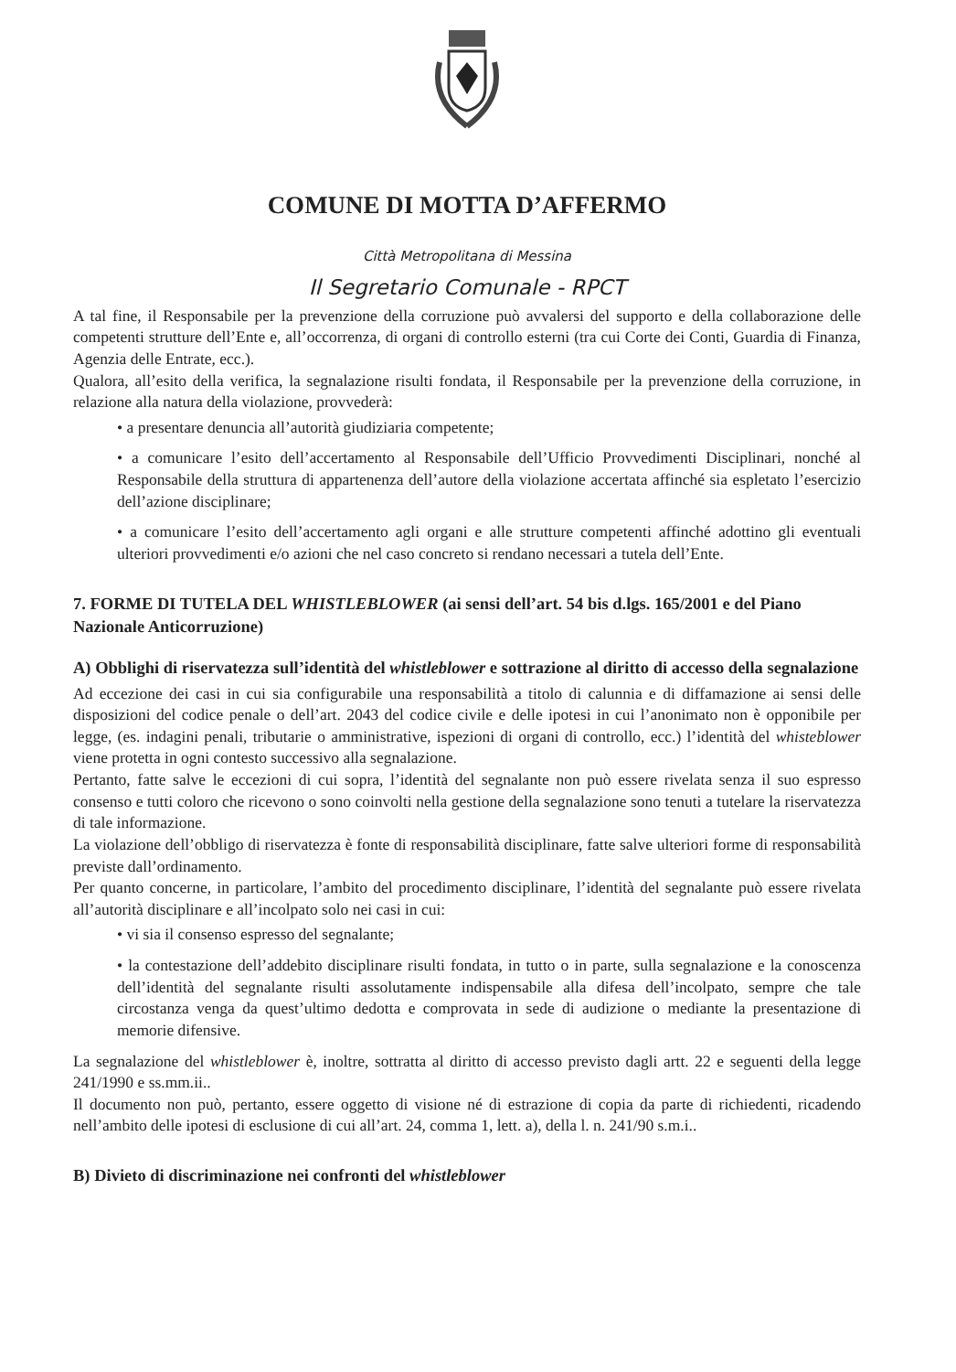COMUNE DI MOTTA D’AFFERMO
Città Metropolitana di Messina
Il Segretario Comunale - RPCT
A tal fine, il Responsabile per la prevenzione della corruzione può avvalersi del supporto e della collaborazione delle competenti strutture dell’Ente e, all’occorrenza, di organi di controllo esterni (tra cui Corte dei Conti, Guardia di Finanza, Agenzia delle Entrate, ecc.).
Qualora, all’esito della verifica, la segnalazione risulti fondata, il Responsabile per la prevenzione della corruzione, in relazione alla natura della violazione, provvederà:
• a presentare denuncia all’autorità giudiziaria competente;
• a comunicare l’esito dell’accertamento al Responsabile dell’Ufficio Provvedimenti Disciplinari, nonché al Responsabile della struttura di appartenenza dell’autore della violazione accertata affinché sia espletato l’esercizio dell’azione disciplinare;
• a comunicare l’esito dell’accertamento agli organi e alle strutture competenti affinché adottino gli eventuali ulteriori provvedimenti e/o azioni che nel caso concreto si rendano necessari a tutela dell’Ente.
7. FORME DI TUTELA DEL WHISTLEBLOWER (ai sensi dell’art. 54 bis d.lgs. 165/2001 e del Piano Nazionale Anticorruzione)
A) Obblighi di riservatezza sull’identità del whistleblower e sottrazione al diritto di accesso della segnalazione
Ad eccezione dei casi in cui sia configurabile una responsabilità a titolo di calunnia e di diffamazione ai sensi delle disposizioni del codice penale o dell’art. 2043 del codice civile e delle ipotesi in cui l’anonimato non è opponibile per legge, (es. indagini penali, tributarie o amministrative, ispezioni di organi di controllo, ecc.) l’identità del whisteblower viene protetta in ogni contesto successivo alla segnalazione.
Pertanto, fatte salve le eccezioni di cui sopra, l’identità del segnalante non può essere rivelata senza il suo espresso consenso e tutti coloro che ricevono o sono coinvolti nella gestione della segnalazione sono tenuti a tutelare la riservatezza di tale informazione.
La violazione dell’obbligo di riservatezza è fonte di responsabilità disciplinare, fatte salve ulteriori forme di responsabilità previste dall’ordinamento.
Per quanto concerne, in particolare, l’ambito del procedimento disciplinare, l’identità del segnalante può essere rivelata all’autorità disciplinare e all’incolpato solo nei casi in cui:
• vi sia il consenso espresso del segnalante;
• la contestazione dell’addebito disciplinare risulti fondata, in tutto o in parte, sulla segnalazione e la conoscenza dell’identità del segnalante risulti assolutamente indispensabile alla difesa dell’incolpato, sempre che tale circostanza venga da quest’ultimo dedotta e comprovata in sede di audizione o mediante la presentazione di memorie difensive.
La segnalazione del whistleblower è, inoltre, sottratta al diritto di accesso previsto dagli artt. 22 e seguenti della legge 241/1990 e ss.mm.ii..
Il documento non può, pertanto, essere oggetto di visione né di estrazione di copia da parte di richiedenti, ricadendo nell’ambito delle ipotesi di esclusione di cui all’art. 24, comma 1, lett. a), della l. n. 241/90 s.m.i..
B) Divieto di discriminazione nei confronti del whistleblower